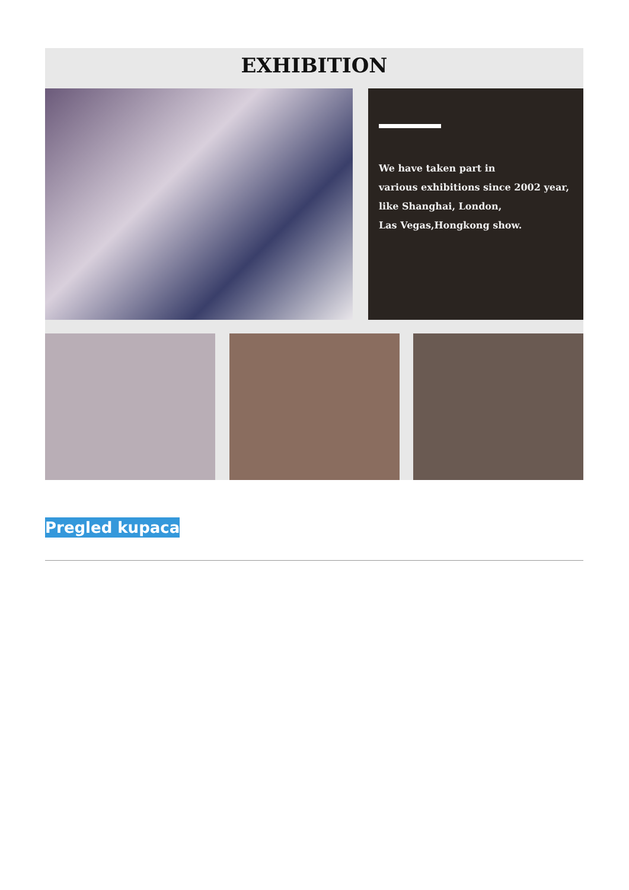EXHIBITION
We have taken part in
various exhibitions since 2002 year,
like Shanghai, London,
Las Vegas,Hongkong show.
Pregled kupaca